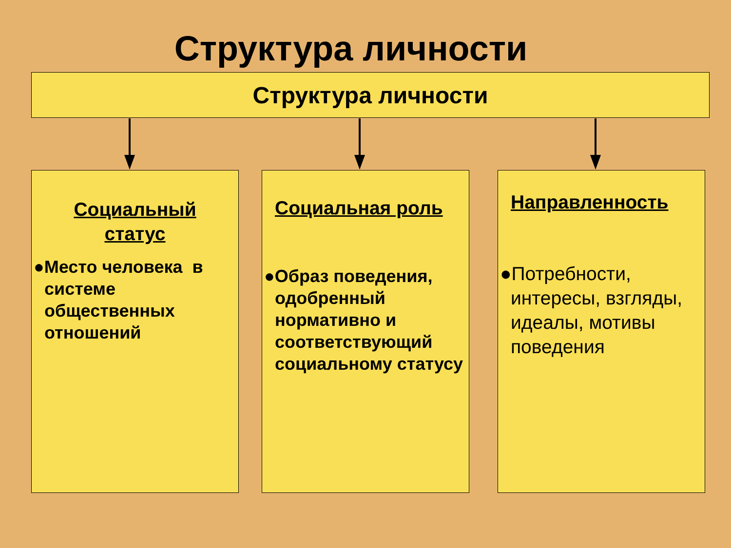Структура личности
Структура личности
Социальный
статус
●Место человека в системе общественных отношений
Социальная роль
●Образ поведения, одобренный нормативно и соответствующий социальному статусу
Направленность
●Потребности, интересы, взгляды, идеалы, мотивы поведения